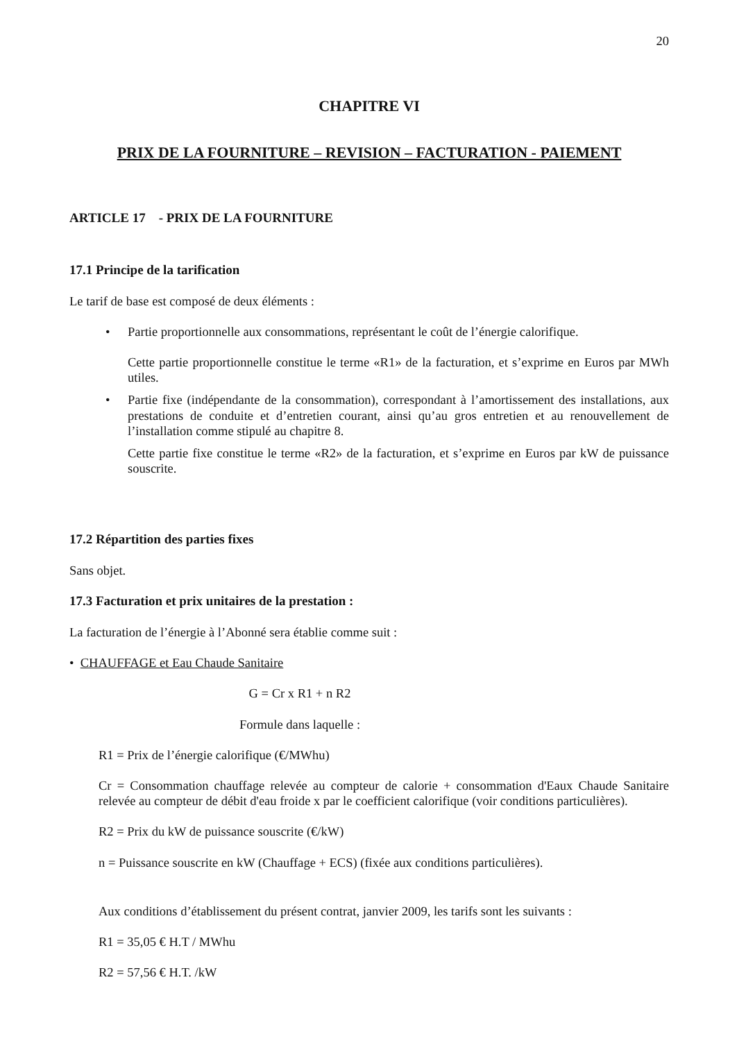20
CHAPITRE VI
PRIX DE LA FOURNITURE – REVISION – FACTURATION - PAIEMENT
ARTICLE 17 - PRIX DE LA FOURNITURE
17.1 Principe de la tarification
Le tarif de base est composé de deux éléments :
• Partie proportionnelle aux consommations, représentant le coût de l’énergie calorifique.
Cette partie proportionnelle constitue le terme «R1» de la facturation, et s’exprime en Euros par MWh utiles.
• Partie fixe (indépendante de la consommation), correspondant à l’amortissement des installations, aux prestations de conduite et d’entretien courant, ainsi qu’au gros entretien et au renouvellement de l’installation comme stipulé au chapitre 8.
Cette partie fixe constitue le terme «R2» de la facturation, et s’exprime en Euros par kW de puissance souscrite.
17.2 Répartition des parties fixes
Sans objet.
17.3 Facturation et prix unitaires de la prestation :
La facturation de l’énergie à l’Abonné sera établie comme suit :
• CHAUFFAGE et Eau Chaude Sanitaire
G = Cr x R1 + n R2
Formule dans laquelle :
R1 = Prix de l’énergie calorifique (€/MWhu)
Cr = Consommation chauffage relevée au compteur de calorie + consommation d'Eaux Chaude Sanitaire relevée au compteur de débit d'eau froide x par le coefficient calorifique (voir conditions particulières).
R2 = Prix du kW de puissance souscrite (€/kW)
n = Puissance souscrite en kW (Chauffage + ECS) (fixée aux conditions particulières).
Aux conditions d’établissement du présent contrat, janvier 2009, les tarifs sont les suivants :
R1 = 35,05 € H.T / MWhu
R2 = 57,56 € H.T. /kW